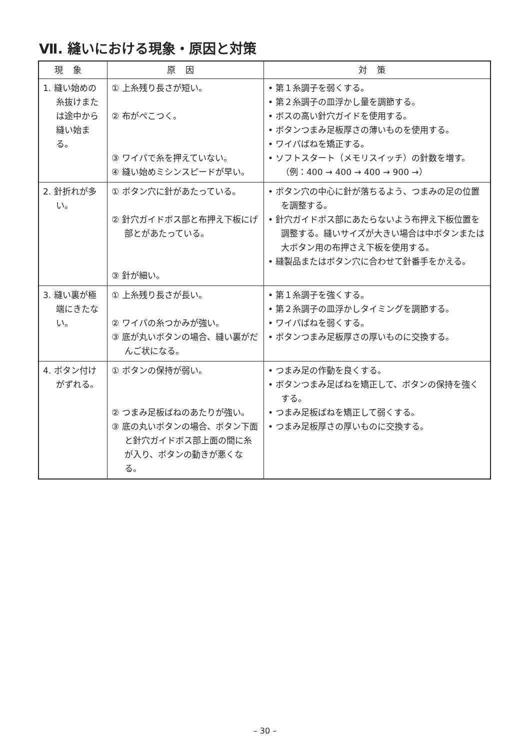Ⅶ. 縫いにおける現象・原因と対策
| 現象 | 原因 | 対策 |
| --- | --- | --- |
| 1. 縫い始めの糸抜けまたは途中から縫い始まる。 | ① 上糸残り長さが短い。 ② 布がぺこつく。 ③ ワイパで糸を押えていない。 ④ 縫い始めミシンスピードが早い。 | • 第１糸調子を弱くする。 • 第２糸調子の皿浮かし量を調節する。 • ボスの高い針穴ガイドを使用する。 • ボタンつまみ足板厚さの薄いものを使用する。 • ワイパばねを矯正する。 • ソフトスタート（メモリスイッチ）の針数を増す。（例：400 → 400 → 400 → 900 →） |
| 2. 針折れが多い。 | ① ボタン穴に針があたっている。 ② 針穴ガイドボス部と布押え下板にげ部とがあたっている。 ③ 針が細い。 | • ボタン穴の中心に針が落ちるよう、つまみの足の位置を調整する。 • 針穴ガイドボス部にあたらないよう布押え下板位置を調整する。縫いサイズが大きい場合は中ボタンまたは大ボタン用の布押さえ下板を使用する。 • 縫製品またはボタン穴に合わせて針番手をかえる。 |
| 3. 縫い裏が極端にきたない。 | ① 上糸残り長さが長い。 ② ワイパの糸つかみが強い。 ③ 底が丸いボタンの場合、縫い裏がだんご状になる。 | • 第１糸調子を強くする。 • 第２糸調子の皿浮かしタイミングを調節する。 • ワイパばねを弱くする。 • ボタンつまみ足板厚さの厚いものに交換する。 |
| 4. ボタン付けがずれる。 | ① ボタンの保持が弱い。 ② つまみ足板ばねのあたりが強い。 ③ 底の丸いボタンの場合、ボタン下面と針穴ガイドボス部上面の間に糸が入り、ボタンの動きが悪くなる。 | • つまみ足の作動を良くする。 • ボタンつまみ足ばねを矯正して、ボタンの保持を強くする。 • つまみ足板ばねを矯正して弱くする。 • つまみ足板厚さの厚いものに交換する。 |
– 30 –